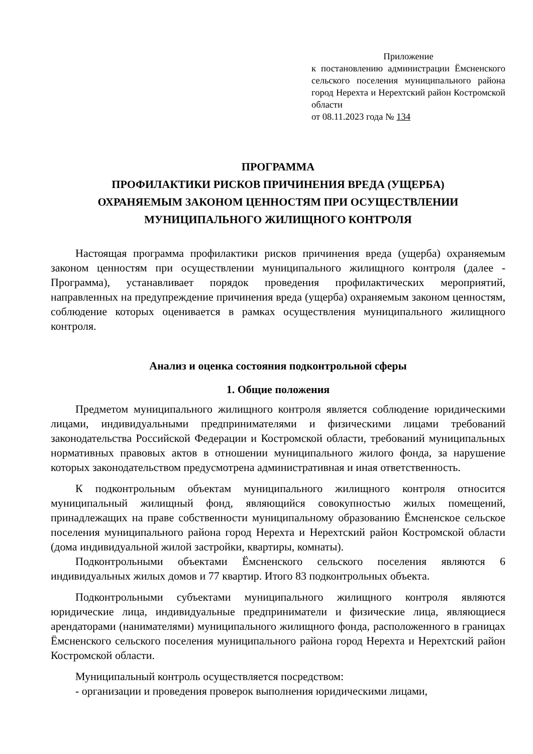Приложение
к постановлению администрации Ёмсненского сельского поселения муниципального района город Нерехта и Нерехтский район Костромской области
от 08.11.2023 года № 134
ПРОГРАММА
ПРОФИЛАКТИКИ РИСКОВ ПРИЧИНЕНИЯ ВРЕДА (УЩЕРБА)
ОХРАНЯЕМЫМ ЗАКОНОМ ЦЕННОСТЯМ ПРИ ОСУЩЕСТВЛЕНИИ
МУНИЦИПАЛЬНОГО ЖИЛИЩНОГО КОНТРОЛЯ
Настоящая программа профилактики рисков причинения вреда (ущерба) охраняемым законом ценностям при осуществлении муниципального жилищного контроля (далее - Программа), устанавливает порядок проведения профилактических мероприятий, направленных на предупреждение причинения вреда (ущерба) охраняемым законом ценностям, соблюдение которых оценивается в рамках осуществления муниципального жилищного контроля.
Анализ и оценка состояния подконтрольной сферы
1. Общие положения
Предметом муниципального жилищного контроля является соблюдение юридическими лицами, индивидуальными предпринимателями и физическими лицами требований законодательства Российской Федерации и Костромской области, требований муниципальных нормативных правовых актов в отношении муниципального жилого фонда, за нарушение которых законодательством предусмотрена административная и иная ответственность.
К подконтрольным объектам муниципального жилищного контроля относится муниципальный жилищный фонд, являющийся совокупностью жилых помещений, принадлежащих на праве собственности муниципальному образованию Ёмсненское сельское поселения муниципального района город Нерехта и Нерехтский район Костромской области (дома индивидуальной жилой застройки, квартиры, комнаты).
Подконтрольными объектами Ёмсненского сельского поселения являются 6 индивидуальных жилых домов и 77 квартир. Итого 83 подконтрольных объекта.
Подконтрольными субъектами муниципального жилищного контроля являются юридические лица, индивидуальные предприниматели и физические лица, являющиеся арендаторами (нанимателями) муниципального жилищного фонда, расположенного в границах Ёмсненского сельского поселения муниципального района город Нерехта и Нерехтский район Костромской области.
Муниципальный контроль осуществляется посредством:
- организации и проведения проверок выполнения юридическими лицами,